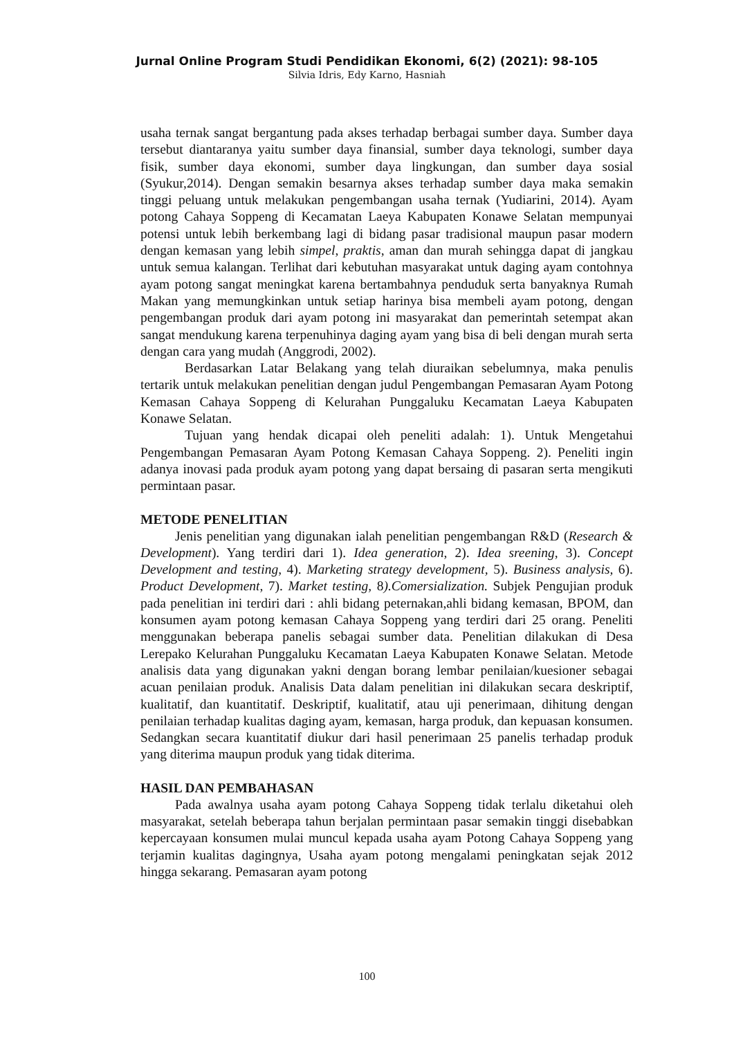Jurnal Online Program Studi Pendidikan Ekonomi, 6(2) (2021): 98-105
Silvia Idris, Edy Karno, Hasniah
usaha ternak sangat bergantung pada akses terhadap berbagai sumber daya. Sumber daya tersebut diantaranya yaitu sumber daya finansial, sumber daya teknologi, sumber daya fisik, sumber daya ekonomi, sumber daya lingkungan, dan sumber daya sosial (Syukur,2014). Dengan semakin besarnya akses terhadap sumber daya maka semakin tinggi peluang untuk melakukan pengembangan usaha ternak (Yudiarini, 2014). Ayam potong Cahaya Soppeng di Kecamatan Laeya Kabupaten Konawe Selatan mempunyai potensi untuk lebih berkembang lagi di bidang pasar tradisional maupun pasar modern dengan kemasan yang lebih simpel, praktis, aman dan murah sehingga dapat di jangkau untuk semua kalangan. Terlihat dari kebutuhan masyarakat untuk daging ayam contohnya ayam potong sangat meningkat karena bertambahnya penduduk serta banyaknya Rumah Makan yang memungkinkan untuk setiap harinya bisa membeli ayam potong, dengan pengembangan produk dari ayam potong ini masyarakat dan pemerintah setempat akan sangat mendukung karena terpenuhinya daging ayam yang bisa di beli dengan murah serta dengan cara yang mudah (Anggrodi, 2002).
Berdasarkan Latar Belakang yang telah diuraikan sebelumnya, maka penulis tertarik untuk melakukan penelitian dengan judul Pengembangan Pemasaran Ayam Potong Kemasan Cahaya Soppeng di Kelurahan Punggaluku Kecamatan Laeya Kabupaten Konawe Selatan.
Tujuan yang hendak dicapai oleh peneliti adalah: 1). Untuk Mengetahui Pengembangan Pemasaran Ayam Potong Kemasan Cahaya Soppeng. 2). Peneliti ingin adanya inovasi pada produk ayam potong yang dapat bersaing di pasaran serta mengikuti permintaan pasar.
METODE PENELITIAN
Jenis penelitian yang digunakan ialah penelitian pengembangan R&D (Research & Development). Yang terdiri dari 1). Idea generation, 2). Idea sreening, 3). Concept Development and testing, 4). Marketing strategy development, 5). Business analysis, 6). Product Development, 7). Market testing, 8).Comersialization. Subjek Pengujian produk pada penelitian ini terdiri dari : ahli bidang peternakan,ahli bidang kemasan, BPOM, dan konsumen ayam potong kemasan Cahaya Soppeng yang terdiri dari 25 orang. Peneliti menggunakan beberapa panelis sebagai sumber data. Penelitian dilakukan di Desa Lerepako Kelurahan Punggaluku Kecamatan Laeya Kabupaten Konawe Selatan. Metode analisis data yang digunakan yakni dengan borang lembar penilaian/kuesioner sebagai acuan penilaian produk. Analisis Data dalam penelitian ini dilakukan secara deskriptif, kualitatif, dan kuantitatif. Deskriptif, kualitatif, atau uji penerimaan, dihitung dengan penilaian terhadap kualitas daging ayam, kemasan, harga produk, dan kepuasan konsumen. Sedangkan secara kuantitatif diukur dari hasil penerimaan 25 panelis terhadap produk yang diterima maupun produk yang tidak diterima.
HASIL DAN PEMBAHASAN
Pada awalnya usaha ayam potong Cahaya Soppeng tidak terlalu diketahui oleh masyarakat, setelah beberapa tahun berjalan permintaan pasar semakin tinggi disebabkan kepercayaan konsumen mulai muncul kepada usaha ayam Potong Cahaya Soppeng yang terjamin kualitas dagingnya, Usaha ayam potong mengalami peningkatan sejak 2012 hingga sekarang. Pemasaran ayam potong
100